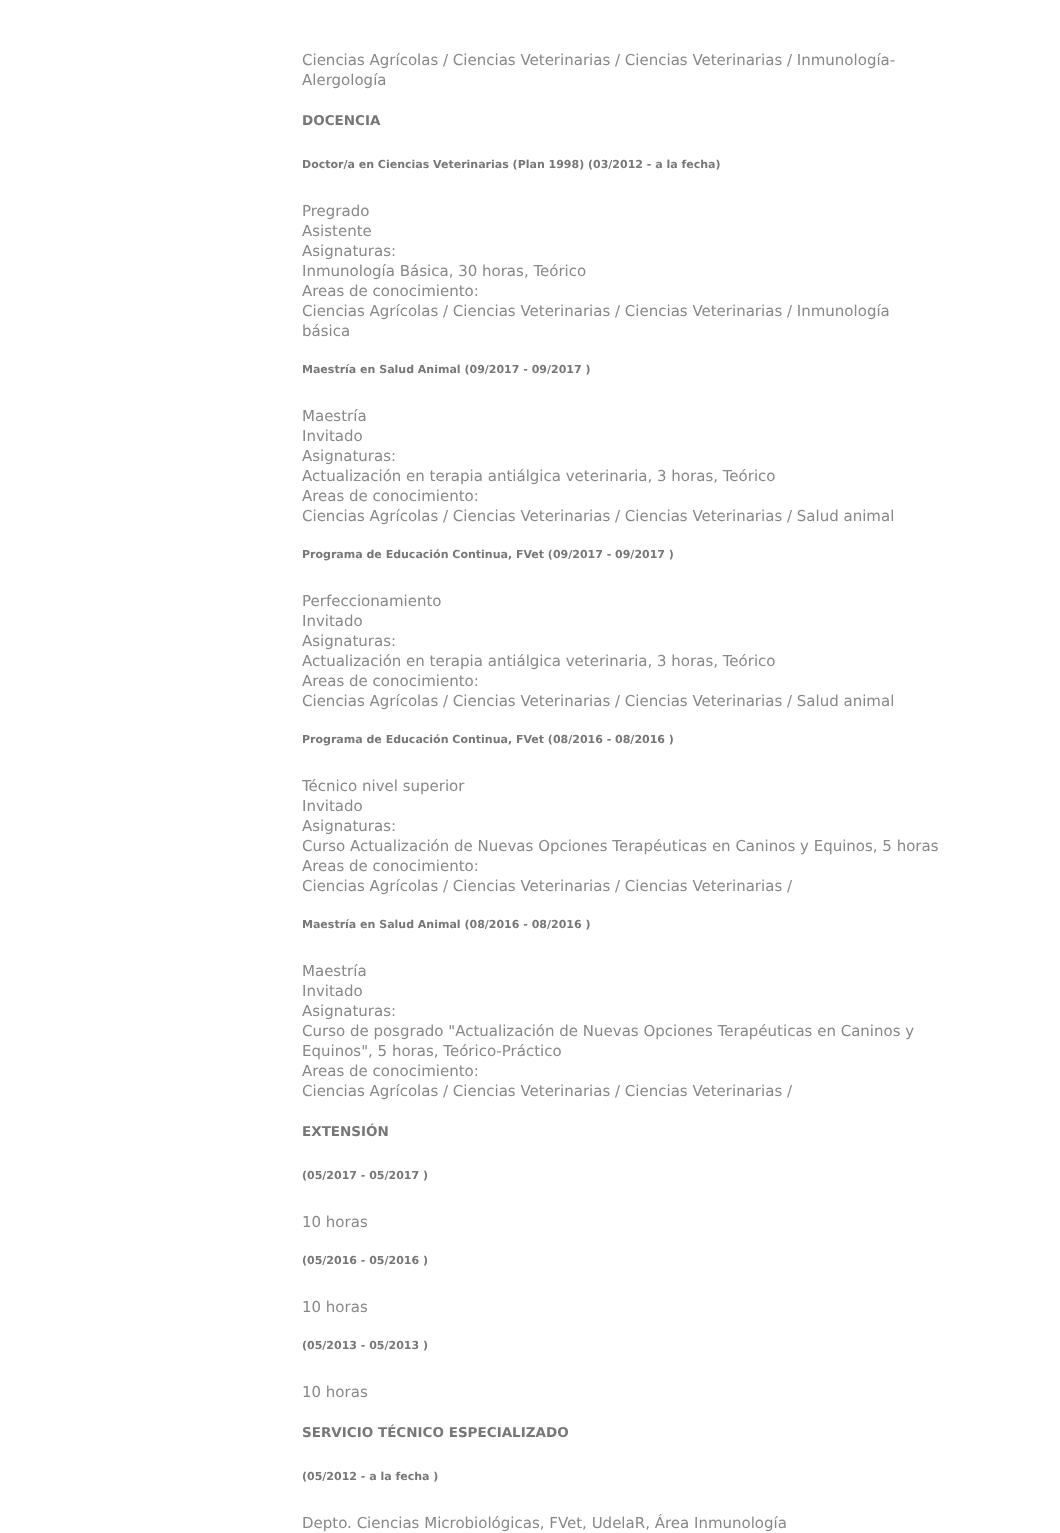Ciencias Agrícolas / Ciencias Veterinarias / Ciencias Veterinarias / Inmunología-Alergología
DOCENCIA
Doctor/a en Ciencias Veterinarias (Plan 1998) (03/2012 - a la fecha)
Pregrado
Asistente
Asignaturas:
Inmunología Básica, 30 horas, Teórico
Areas de conocimiento:
Ciencias Agrícolas / Ciencias Veterinarias / Ciencias Veterinarias / Inmunología básica
Maestría en Salud Animal (09/2017 - 09/2017 )
Maestría
Invitado
Asignaturas:
Actualización en terapia antiálgica veterinaria, 3 horas, Teórico
Areas de conocimiento:
Ciencias Agrícolas / Ciencias Veterinarias / Ciencias Veterinarias / Salud animal
Programa de Educación Continua, FVet (09/2017 - 09/2017 )
Perfeccionamiento
Invitado
Asignaturas:
Actualización en terapia antiálgica veterinaria, 3 horas, Teórico
Areas de conocimiento:
Ciencias Agrícolas / Ciencias Veterinarias / Ciencias Veterinarias / Salud animal
Programa de Educación Continua, FVet (08/2016 - 08/2016 )
Técnico nivel superior
Invitado
Asignaturas:
Curso Actualización de Nuevas Opciones Terapéuticas en Caninos y Equinos, 5 horas
Areas de conocimiento:
Ciencias Agrícolas / Ciencias Veterinarias / Ciencias Veterinarias /
Maestría en Salud Animal (08/2016 - 08/2016 )
Maestría
Invitado
Asignaturas:
Curso de posgrado "Actualización de Nuevas Opciones Terapéuticas en Caninos y Equinos", 5 horas, Teórico-Práctico
Areas de conocimiento:
Ciencias Agrícolas / Ciencias Veterinarias / Ciencias Veterinarias /
EXTENSIÓN
(05/2017 - 05/2017 )
10 horas
(05/2016 - 05/2016 )
10 horas
(05/2013 - 05/2013 )
10 horas
SERVICIO TÉCNICO ESPECIALIZADO
(05/2012 - a la fecha )
Depto. Ciencias Microbiológicas, FVet, UdelaR, Área Inmunología